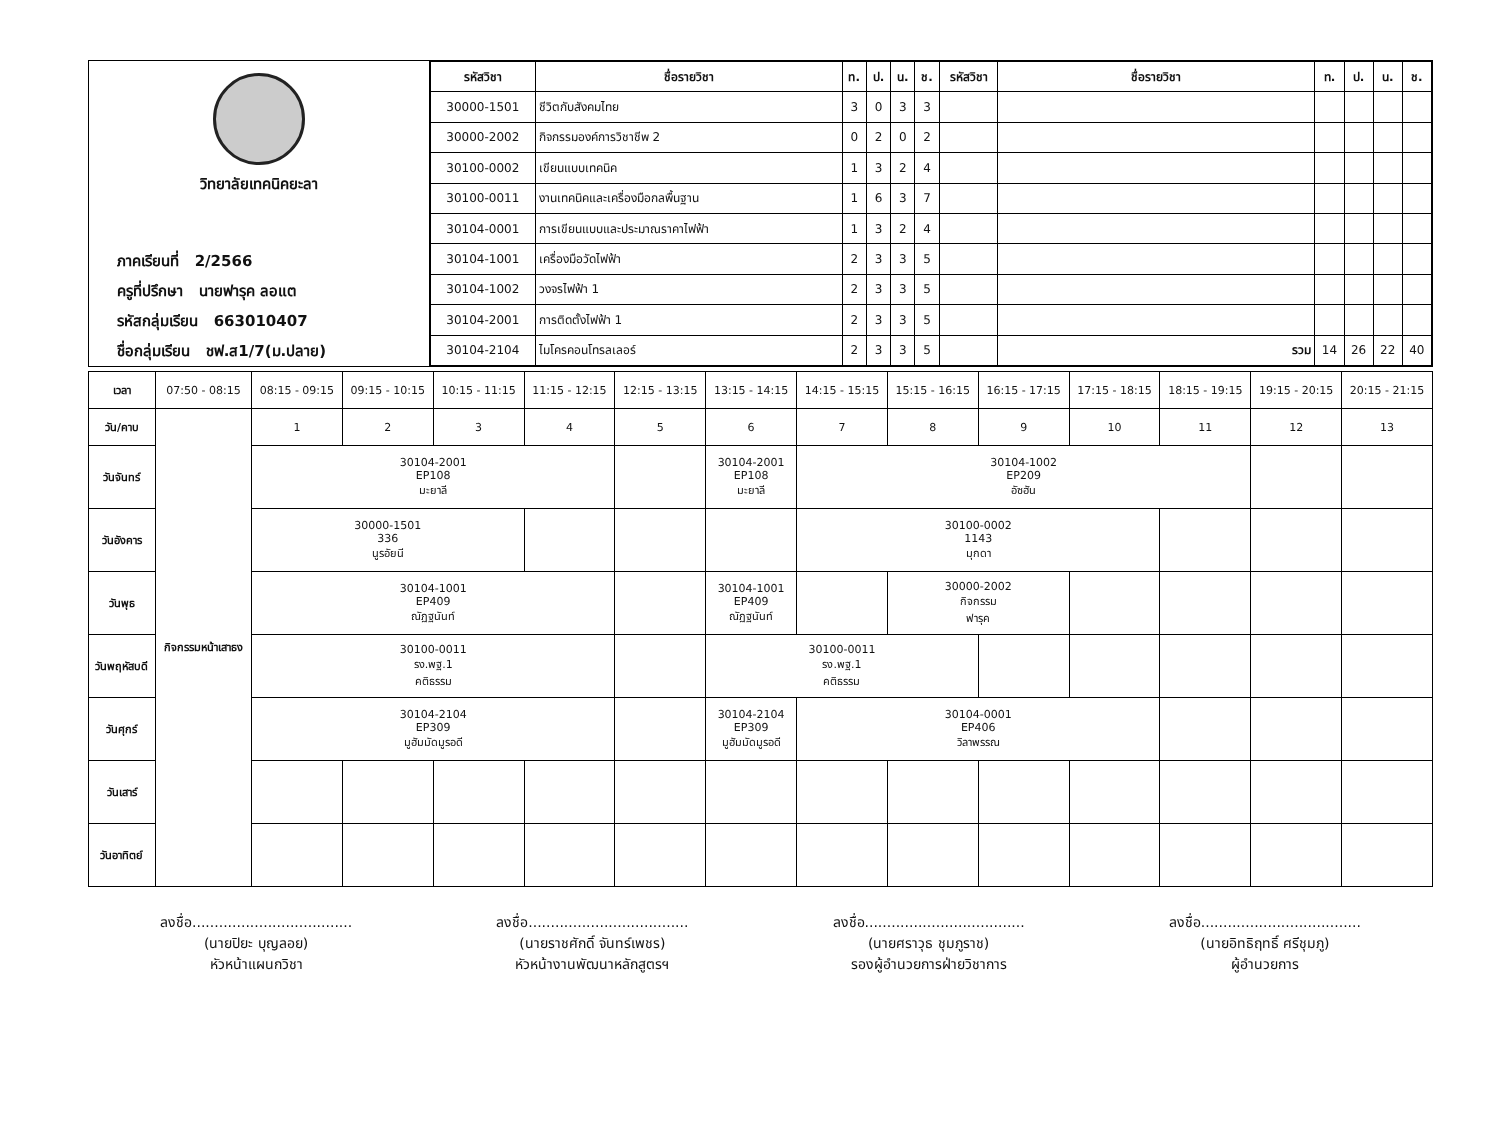วิทยาลัยเทคนิคยะลา
ภาคเรียนที่ 2/2566
ครูที่ปรึกษา นายฟารุค ลอแต
รหัสกลุ่มเรียน 663010407
ชื่อกลุ่มเรียน ชฟ.ส1/7(ม.ปลาย)
| รหัสวิชา | ชื่อรายวิชา | ท. | ป. | น. | ช. | รหัสวิชา | ชื่อรายวิชา | ท. | ป. | น. | ช. |
| --- | --- | --- | --- | --- | --- | --- | --- | --- | --- | --- | --- |
| 30000-1501 | ชีวิตกับสังคมไทย | 3 | 0 | 3 | 3 | | | | | | |
| 30000-2002 | กิจกรรมองค์การวิชาชีพ 2 | 0 | 2 | 0 | 2 | | | | | | |
| 30100-0002 | เขียนแบบเทคนิค | 1 | 3 | 2 | 4 | | | | | | |
| 30100-0011 | งานเทคนิคและเครื่องมือกลพื้นฐาน | 1 | 6 | 3 | 7 | | | | | | |
| 30104-0001 | การเขียนแบบและประมาณราคาไฟฟ้า | 1 | 3 | 2 | 4 | | | | | | |
| 30104-1001 | เครื่องมือวัดไฟฟ้า | 2 | 3 | 3 | 5 | | | | | | |
| 30104-1002 | วงจรไฟฟ้า 1 | 2 | 3 | 3 | 5 | | | | | | |
| 30104-2001 | การติดตั้งไฟฟ้า 1 | 2 | 3 | 3 | 5 | | | | | | |
| 30104-2104 | ไมโครคอนโทรลเลอร์ | 2 | 3 | 3 | 5 | | รวม | 14 | 26 | 22 | 40 |
| เวลา | 07:50 - 08:15 | 08:15 - 09:15 | 09:15 - 10:15 | 10:15 - 11:15 | 11:15 - 12:15 | 12:15 - 13:15 | 13:15 - 14:15 | 14:15 - 15:15 | 15:15 - 16:15 | 16:15 - 17:15 | 17:15 - 18:15 | 18:15 - 19:15 | 19:15 - 20:15 | 20:15 - 21:15 |
| วัน/คาบ | กิจกรรมหน้าเสาธง | 1 | 2 | 3 | 4 | 5 | 6 | 7 | 8 | 9 | 10 | 11 | 12 | 13 |
| วันจันทร์ | | 30104-2001 EP108 มะยาลี | | | | | 30104-2001 EP108 มะยาลี | 30104-1002 EP209 อัซฮัน | | | | | | |
| วันอังคาร | | 30000-1501 336 นูรอัยนี | | | | | | 30100-0002 1143 มุกดา | | | | | | |
| วันพุธ | | 30104-1001 EP409 ณัฏฐนันท์ | | | | | 30104-1001 EP409 ณัฏฐนันท์ | | 30000-2002 กิจกรรม ฟารุค | | | | | |
| วันพฤหัสบดี | | 30100-0011 รง.พฐ.1 คติธรรม | | | | | 30100-0011 รง.พฐ.1 คติธรรม | | | | | | | |
| วันศุกร์ | | 30104-2104 EP309 มูฮัมมัดมูรอดี | | | | | 30104-2104 EP309 มูฮัมมัดมูรอดี | 30104-0001 EP406 วิลาพรรณ | | | | | | |
| วันเสาร์ | | | | | | | | | | | | | | |
| วันอาทิตย์ | | | | | | | | | | | | | | |
ลงชื่อ....................................
(นายปิยะ บุญลอย)
หัวหน้าแผนกวิชา
ลงชื่อ....................................
(นายราชศักดิ์ จันทร์เพชร)
หัวหน้างานพัฒนาหลักสูตรฯ
ลงชื่อ....................................
(นายศราวุธ ชุมภูราช)
รองผู้อำนวยการฝ่ายวิชาการ
ลงชื่อ....................................
(นายอิทธิฤทธิ์ ศรีชุมภู)
ผู้อำนวยการ